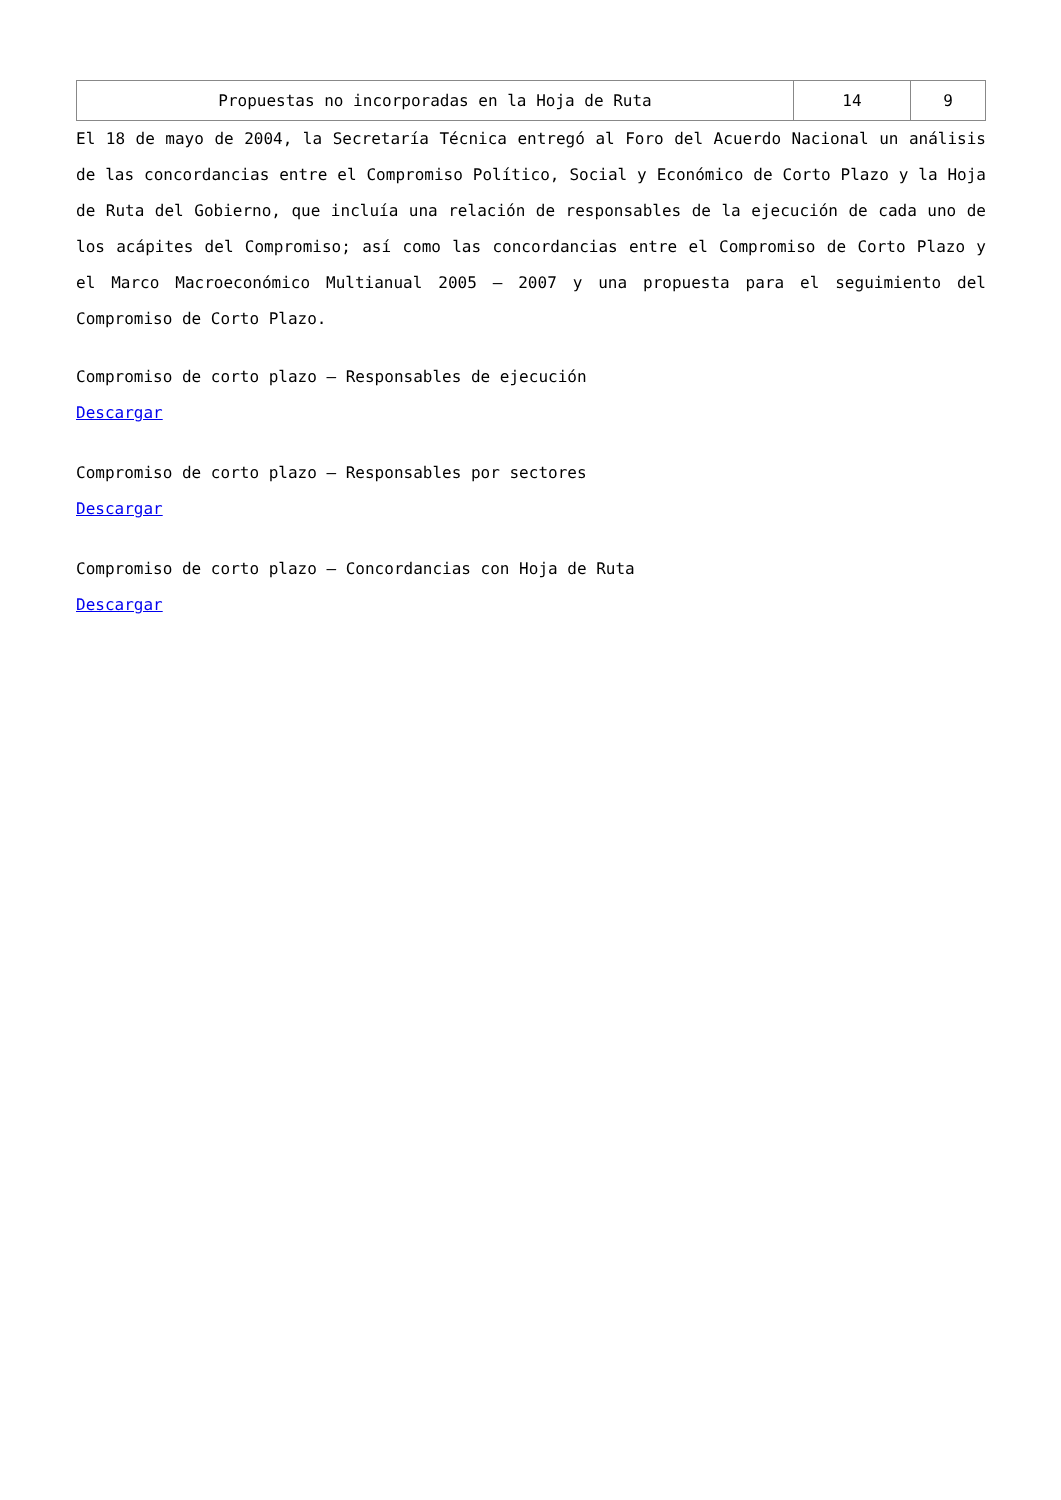| Propuestas no incorporadas en la Hoja de Ruta | 14 | 9 |
El 18 de mayo de 2004, la Secretaría Técnica entregó al Foro del Acuerdo Nacional un análisis de las concordancias entre el Compromiso Político, Social y Económico de Corto Plazo y la Hoja de Ruta del Gobierno, que incluía una relación de responsables de la ejecución de cada uno de los acápites del Compromiso; así como las concordancias entre el Compromiso de Corto Plazo y el Marco Macroeconómico Multianual 2005 – 2007 y una propuesta para el seguimiento del Compromiso de Corto Plazo.
Compromiso de corto plazo – Responsables de ejecución
Descargar
Compromiso de corto plazo – Responsables por sectores
Descargar
Compromiso de corto plazo – Concordancias con Hoja de Ruta
Descargar